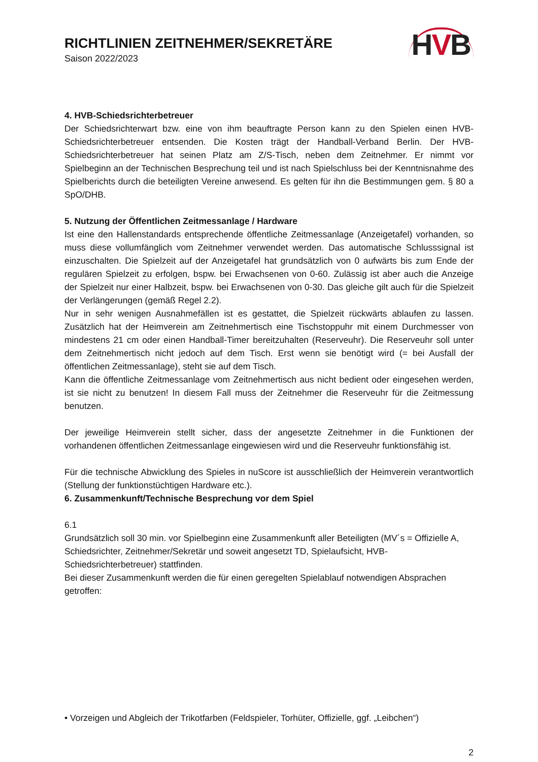RICHTLINIEN ZEITNEHMER/SEKRETÄRE
Saison 2022/2023
HVB
4. HVB-Schiedsrichterbetreuer
Der Schiedsrichterwart bzw. eine von ihm beauftragte Person kann zu den Spielen einen HVB-Schiedsrichterbetreuer entsenden. Die Kosten trägt der Handball-Verband Berlin. Der HVB-Schiedsrichterbetreuer hat seinen Platz am Z/S-Tisch, neben dem Zeitnehmer. Er nimmt vor Spielbeginn an der Technischen Besprechung teil und ist nach Spielschluss bei der Kenntnisnahme des Spielberichts durch die beteiligten Vereine anwesend. Es gelten für ihn die Bestimmungen gem. § 80 a SpO/DHB.
5. Nutzung der Öffentlichen Zeitmessanlage / Hardware
Ist eine den Hallenstandards entsprechende öffentliche Zeitmessanlage (Anzeigetafel) vorhanden, so muss diese vollumfänglich vom Zeitnehmer verwendet werden. Das automatische Schlusssignal ist einzuschalten. Die Spielzeit auf der Anzeigetafel hat grundsätzlich von 0 aufwärts bis zum Ende der regulären Spielzeit zu erfolgen, bspw. bei Erwachsenen von 0-60. Zulässig ist aber auch die Anzeige der Spielzeit nur einer Halbzeit, bspw. bei Erwachsenen von 0-30. Das gleiche gilt auch für die Spielzeit der Verlängerungen (gemäß Regel 2.2).
Nur in sehr wenigen Ausnahmefällen ist es gestattet, die Spielzeit rückwärts ablaufen zu lassen. Zusätzlich hat der Heimverein am Zeitnehmertisch eine Tischstoppuhr mit einem Durchmesser von mindestens 21 cm oder einen Handball-Timer bereitzuhalten (Reserveuhr). Die Reserveuhr soll unter dem Zeitnehmertisch nicht jedoch auf dem Tisch. Erst wenn sie benötigt wird (= bei Ausfall der öffentlichen Zeitmessanlage), steht sie auf dem Tisch.
Kann die öffentliche Zeitmessanlage vom Zeitnehmertisch aus nicht bedient oder eingesehen werden, ist sie nicht zu benutzen! In diesem Fall muss der Zeitnehmer die Reserveuhr für die Zeitmessung benutzen.
Der jeweilige Heimverein stellt sicher, dass der angesetzte Zeitnehmer in die Funktionen der vorhandenen öffentlichen Zeitmessanlage eingewiesen wird und die Reserveuhr funktionsfähig ist.
Für die technische Abwicklung des Spieles in nuScore ist ausschließlich der Heimverein verantwortlich (Stellung der funktionstüchtigen Hardware etc.).
6. Zusammenkunft/Technische Besprechung vor dem Spiel
6.1
Grundsätzlich soll 30 min. vor Spielbeginn eine Zusammenkunft aller Beteiligten (MV´s = Offizielle A, Schiedsrichter, Zeitnehmer/Sekretär und soweit angesetzt TD, Spielaufsicht, HVB-Schiedsrichterbetreuer) stattfinden.
Bei dieser Zusammenkunft werden die für einen geregelten Spielablauf notwendigen Absprachen getroffen:
• Vorzeigen und Abgleich der Trikotfarben (Feldspieler, Torhüter, Offizielle, ggf. „Leibchen“)
2